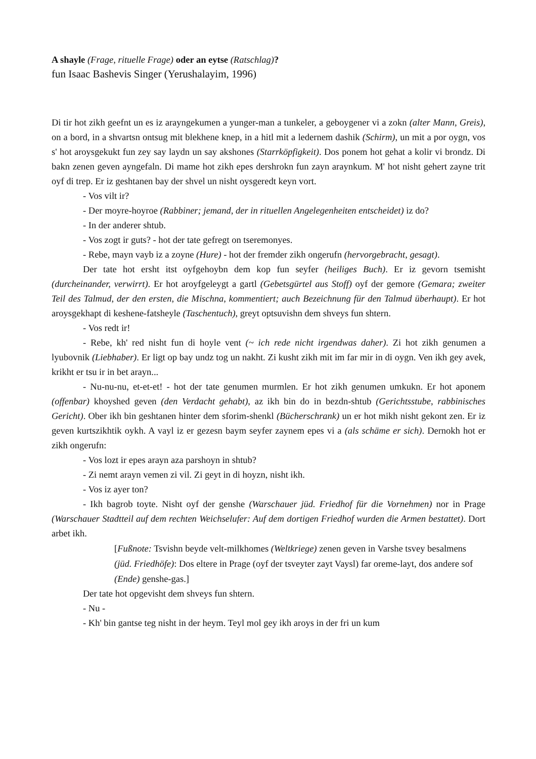A shayle (Frage, rituelle Frage) oder an eytse (Ratschlag)?
fun Isaac Bashevis Singer (Yerushalayim, 1996)
Di tir hot zikh geefnt un es iz arayngekumen a yunger-man a tunkeler, a geboygener vi a zokn (alter Mann, Greis), on a bord, in a shvartsn ontsug mit blekhene knep, in a hitl mit a ledernem dashik (Schirm), un mit a por oygn, vos s' hot aroysgekukt fun zey say laydn un say akshones (Starrköpfigkeit). Dos ponem hot gehat a kolir vi brondz. Di bakn zenen geven ayngefaln. Di mame hot zikh epes dershrokn fun zayn araynkum. M' hot nisht gehert zayne trit oyf di trep. Er iz geshtanen bay der shvel un nisht oysgeredt keyn vort.
- Vos vilt ir?
- Der moyre-hoyroe (Rabbiner; jemand, der in rituellen Angelegenheiten entscheidet) iz do?
- In der anderer shtub.
- Vos zogt ir guts? - hot der tate gefregt on tseremonyes.
- Rebe, mayn vayb iz a zoyne (Hure) - hot der fremder zikh ongerufn (hervorgebracht, gesagt).
Der tate hot ersht itst oyfgehoybn dem kop fun seyfer (heiliges Buch). Er iz gevorn tsemisht (durcheinander, verwirrt). Er hot aroyfgeleygt a gartl (Gebetsgürtel aus Stoff) oyf der gemore (Gemara; zweiter Teil des Talmud, der den ersten, die Mischna, kommentiert; auch Bezeichnung für den Talmud überhaupt). Er hot aroysgekhapt di keshene-fatsheyle (Taschentuch), greyt optsuvishn dem shveys fun shtern.
- Vos redt ir!
- Rebe, kh' red nisht fun di hoyle vent (~ ich rede nicht irgendwas daher). Zi hot zikh genumen a lyubovnik (Liebhaber). Er ligt op bay undz tog un nakht. Zi kusht zikh mit im far mir in di oygn. Ven ikh gey avek, krikht er tsu ir in bet arayn...
- Nu-nu-nu, et-et-et! - hot der tate genumen murmlen. Er hot zikh genumen umkukn. Er hot aponem (offenbar) khoyshed geven (den Verdacht gehabt), az ikh bin do in bezdn-shtub (Gerichtsstube, rabbinisches Gericht). Ober ikh bin geshtanen hinter dem sforim-shenkl (Bücherschrank) un er hot mikh nisht gekont zen. Er iz geven kurtszikhtik oykh. A vayl iz er gezesn baym seyfer zaynem epes vi a (als schäme er sich). Dernokh hot er zikh ongerufn:
- Vos lozt ir epes arayn aza parshoyn in shtub?
- Zi nemt arayn vemen zi vil. Zi geyt in di hoyzn, nisht ikh.
- Vos iz ayer ton?
- Ikh bagrob toyte. Nisht oyf der genshe (Warschauer jüd. Friedhof für die Vornehmen) nor in Prage (Warschauer Stadtteil auf dem rechten Weichselufer: Auf dem dortigen Friedhof wurden die Armen bestattet). Dort arbet ikh.
[Fußnote: Tsvishn beyde velt-milkhomes (Weltkriege) zenen geven in Varshe tsvey besalmens (jüd. Friedhöfe): Dos eltere in Prage (oyf der tsveyter zayt Vaysl) far oreme-layt, dos andere sof (Ende) genshe-gas.]
Der tate hot opgevisht dem shveys fun shtern.
- Nu -
- Kh' bin gantse teg nisht in der heym. Teyl mol gey ikh aroys in der fri un kum